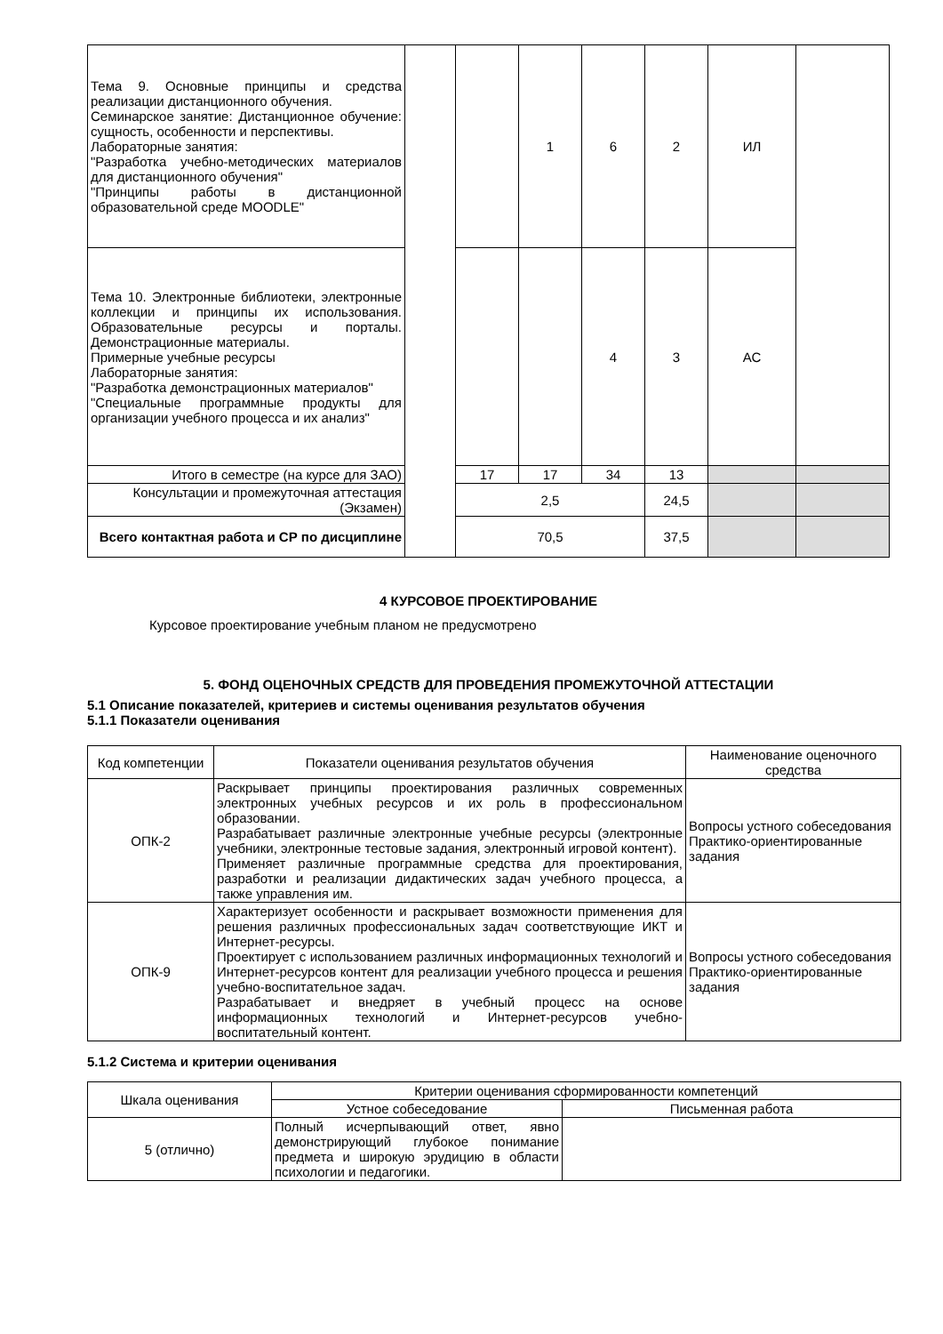| Тема 9. Основные принципы и средства реализации дистанционного обучения. Семинарское занятие: Дистанционное обучение: сущность, особенности и перспективы. Лабораторные занятия: "Разработка учебно-методических материалов для дистанционного обучения" "Принципы работы в дистанционной образовательной среде MOODLE" | | | 1 | 6 | 2 | ИЛ | |
| Тема 10. Электронные библиотеки, электронные коллекции и принципы их использования. Образовательные ресурсы и порталы. Демонстрационные материалы. Примерные учебные ресурсы Лабораторные занятия: "Разработка демонстрационных материалов" "Специальные программные продукты для организации учебного процесса и их анализ" | | | | 4 | 3 | АС | |
| Итого в семестре (на курсе для ЗАО) | | 17 | 17 | 34 | 13 | | |
| Консультации и промежуточная аттестация (Экзамен) | | 2,5 | | | 24,5 | | |
| Всего контактная работа и СР по дисциплине | | 70,5 | | | 37,5 | | |
4 КУРСОВОЕ ПРОЕКТИРОВАНИЕ
Курсовое проектирование учебным планом не предусмотрено
5. ФОНД ОЦЕНОЧНЫХ СРЕДСТВ ДЛЯ ПРОВЕДЕНИЯ ПРОМЕЖУТОЧНОЙ АТТЕСТАЦИИ
5.1 Описание показателей, критериев и системы оценивания результатов обучения
5.1.1 Показатели оценивания
| Код компетенции | Показатели оценивания результатов обучения | Наименование оценочного средства |
| --- | --- | --- |
| ОПК-2 | Раскрывает принципы проектирования различных современных электронных учебных ресурсов и их роль в профессиональном образовании. Разрабатывает различные электронные учебные ресурсы (электронные учебники, электронные тестовые задания, электронный игровой контент). Применяет различные программные средства для проектирования, разработки и реализации дидактических задач учебного процесса, а также управления им. | Вопросы устного собеседования Практико-ориентированные задания |
| ОПК-9 | Характеризует особенности и раскрывает возможности применения для решения различных профессиональных задач соответствующие ИКТ и Интернет-ресурсы. Проектирует с использованием различных информационных технологий и Интернет-ресурсов контент для реализации учебного процесса и решения учебно-воспитательное задач. Разрабатывает и внедряет в учебный процесс на основе информационных технологий и Интернет-ресурсов учебно-воспитательный контент. | Вопросы устного собеседования Практико-ориентированные задания |
5.1.2 Система и критерии оценивания
| Шкала оценивания | Критерии оценивания сформированности компетенций | |
| --- | --- | --- |
| | Устное собеседование | Письменная работа |
| 5 (отлично) | Полный исчерпывающий ответ, явно демонстрирующий глубокое понимание предмета и широкую эрудицию в области психологии и педагогики. | |